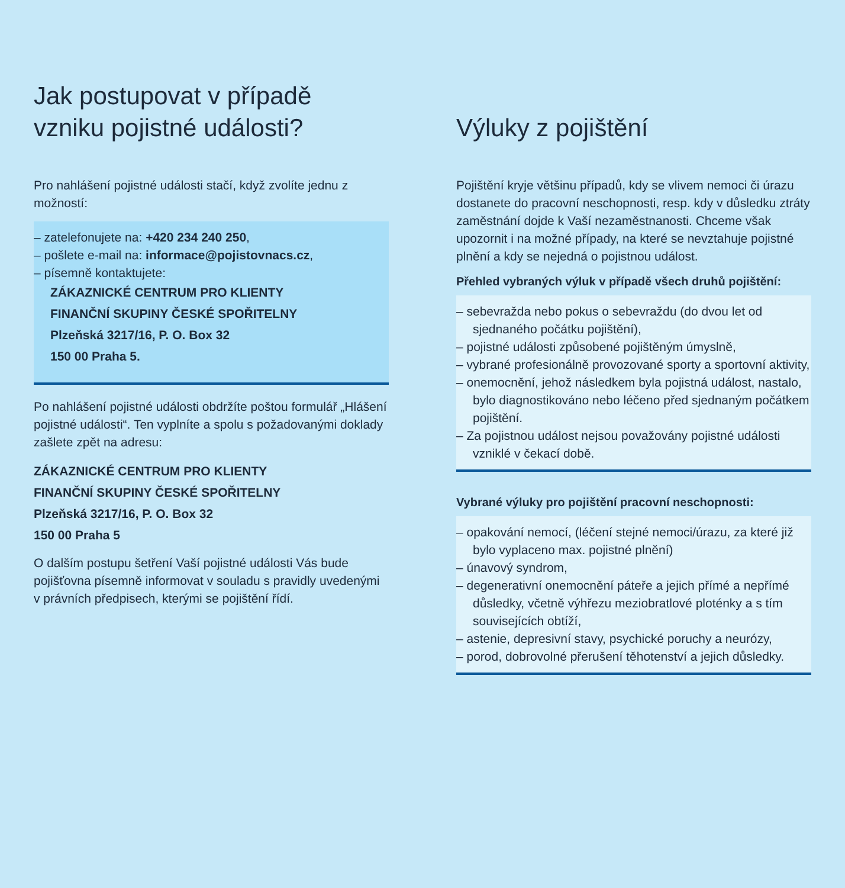Jak postupovat v případě
vzniku pojistné události?
Pro nahlášení pojistné události stačí, když zvolíte jednu z možností:
– zatelefonujete na: +420 234 240 250,
– pošlete e-mail na: informace@pojistovnacs.cz,
– písemně kontaktujete:
ZÁKAZNICKÉ CENTRUM PRO KLIENTY
FINANČNÍ SKUPINY ČESKÉ SPOŘITELNY
Plzeňská 3217/16, P. O. Box 32
150 00 Praha 5.
Po nahlášení pojistné události obdržíte poštou formulář „Hlášení pojistné události“. Ten vyplníte a spolu s požadovanými doklady zašlete zpět na adresu:
ZÁKAZNICKÉ CENTRUM PRO KLIENTY
FINANČNÍ SKUPINY ČESKÉ SPOŘITELNY
Plzeňská 3217/16, P. O. Box 32
150 00 Praha 5
O dalším postupu šetření Vaší pojistné události Vás bude pojišťovna písemně informovat v souladu s pravidly uvedenými v právních předpisech, kterými se pojištění řídí.
Výluky z pojištění
Pojištění kryje většinu případů, kdy se vlivem nemoci či úrazu dostanete do pracovní neschopnosti, resp. kdy v důsledku ztráty zaměstnání dojde k Vaší nezaměstnanosti. Chceme však upozornit i na možné případy, na které se nevztahuje pojistné plnění a kdy se nejedná o pojistnou událost.
Přehled vybraných výluk v případě všech druhů pojištění:
– sebevražda nebo pokus o sebevraždu (do dvou let od sjednaného počátku pojištění),
– pojistné události způsobené pojištěným úmyslně,
– vybrané profesionálně provozované sporty a sportovní aktivity,
– onemocnění, jehož následkem byla pojistná událost, nastalo, bylo diagnostikováno nebo léčeno před sjednaným počátkem pojištění.
– Za pojistnou událost nejsou považovány pojistné události vzniklé v čekací době.
Vybrané výluky pro pojištění pracovní neschopnosti:
– opakování nemocí, (léčení stejné nemoci/úrazu, za které již bylo vyplaceno max. pojistné plnění)
– únavový syndrom,
– degenerativní onemocnění páteře a jejich přímé a nepřímé důsledky, včetně výhřezu meziobratlové ploténky a s tím souvisejících obtíží,
– astenie, depresivní stavy, psychické poruchy a neurózy,
– porod, dobrovolné přerušení těhotenství a jejich důsledky.